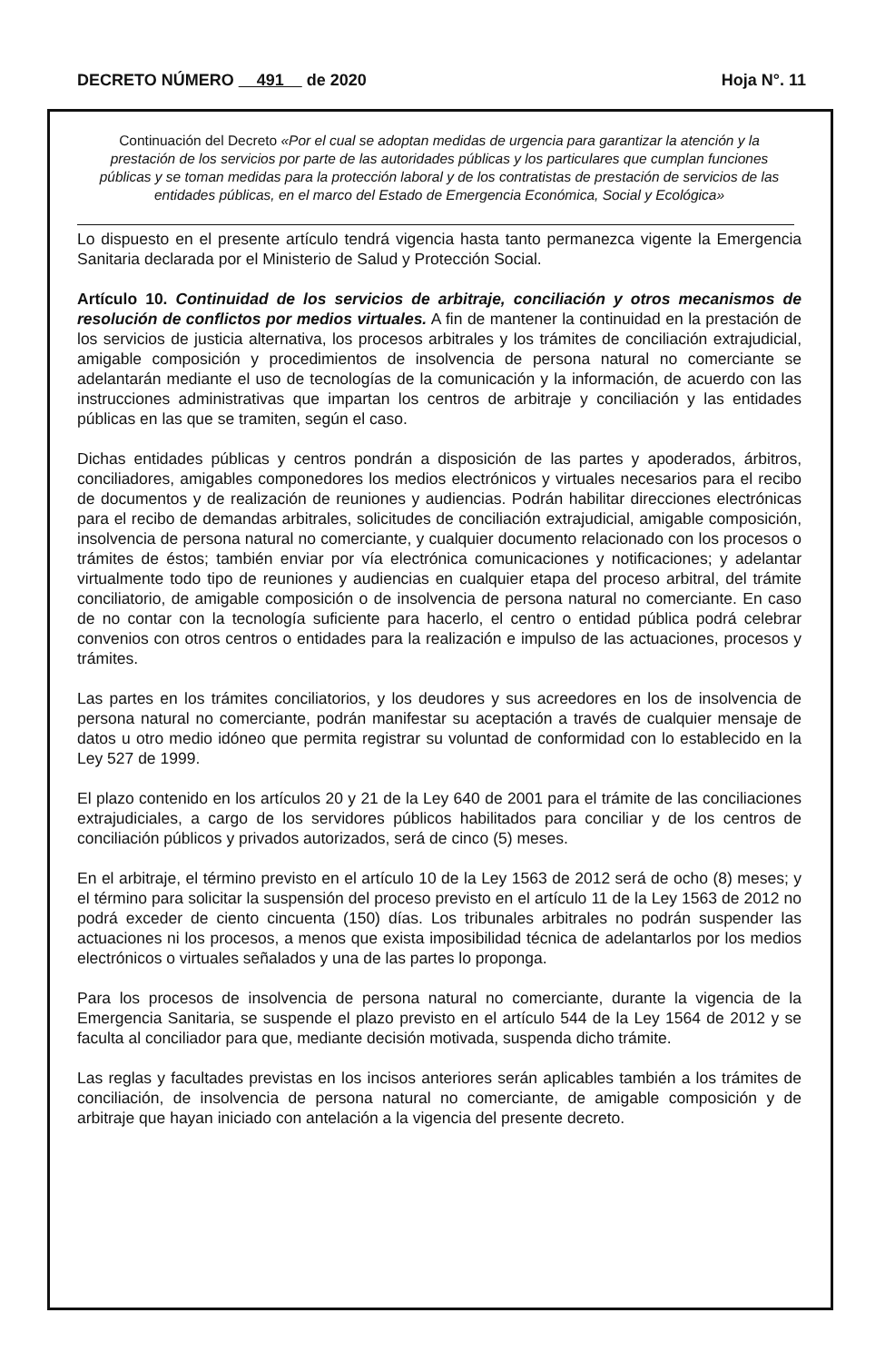DECRETO NÚMERO 491 de 2020 Hoja N°. 11
Continuación del Decreto «Por el cual se adoptan medidas de urgencia para garantizar la atención y la prestación de los servicios por parte de las autoridades públicas y los particulares que cumplan funciones públicas y se toman medidas para la protección laboral y de los contratistas de prestación de servicios de las entidades públicas, en el marco del Estado de Emergencia Económica, Social y Ecológica»
Lo dispuesto en el presente artículo tendrá vigencia hasta tanto permanezca vigente la Emergencia Sanitaria declarada por el Ministerio de Salud y Protección Social.
Artículo 10. Continuidad de los servicios de arbitraje, conciliación y otros mecanismos de resolución de conflictos por medios virtuales. A fin de mantener la continuidad en la prestación de los servicios de justicia alternativa, los procesos arbitrales y los trámites de conciliación extrajudicial, amigable composición y procedimientos de insolvencia de persona natural no comerciante se adelantarán mediante el uso de tecnologías de la comunicación y la información, de acuerdo con las instrucciones administrativas que impartan los centros de arbitraje y conciliación y las entidades públicas en las que se tramiten, según el caso.
Dichas entidades públicas y centros pondrán a disposición de las partes y apoderados, árbitros, conciliadores, amigables componedores los medios electrónicos y virtuales necesarios para el recibo de documentos y de realización de reuniones y audiencias. Podrán habilitar direcciones electrónicas para el recibo de demandas arbitrales, solicitudes de conciliación extrajudicial, amigable composición, insolvencia de persona natural no comerciante, y cualquier documento relacionado con los procesos o trámites de éstos; también enviar por vía electrónica comunicaciones y notificaciones; y adelantar virtualmente todo tipo de reuniones y audiencias en cualquier etapa del proceso arbitral, del trámite conciliatorio, de amigable composición o de insolvencia de persona natural no comerciante. En caso de no contar con la tecnología suficiente para hacerlo, el centro o entidad pública podrá celebrar convenios con otros centros o entidades para la realización e impulso de las actuaciones, procesos y trámites.
Las partes en los trámites conciliatorios, y los deudores y sus acreedores en los de insolvencia de persona natural no comerciante, podrán manifestar su aceptación a través de cualquier mensaje de datos u otro medio idóneo que permita registrar su voluntad de conformidad con lo establecido en la Ley 527 de 1999.
El plazo contenido en los artículos 20 y 21 de la Ley 640 de 2001 para el trámite de las conciliaciones extrajudiciales, a cargo de los servidores públicos habilitados para conciliar y de los centros de conciliación públicos y privados autorizados, será de cinco (5) meses.
En el arbitraje, el término previsto en el artículo 10 de la Ley 1563 de 2012 será de ocho (8) meses; y el término para solicitar la suspensión del proceso previsto en el artículo 11 de la Ley 1563 de 2012 no podrá exceder de ciento cincuenta (150) días. Los tribunales arbitrales no podrán suspender las actuaciones ni los procesos, a menos que exista imposibilidad técnica de adelantarlos por los medios electrónicos o virtuales señalados y una de las partes lo proponga.
Para los procesos de insolvencia de persona natural no comerciante, durante la vigencia de la Emergencia Sanitaria, se suspende el plazo previsto en el artículo 544 de la Ley 1564 de 2012 y se faculta al conciliador para que, mediante decisión motivada, suspenda dicho trámite.
Las reglas y facultades previstas en los incisos anteriores serán aplicables también a los trámites de conciliación, de insolvencia de persona natural no comerciante, de amigable composición y de arbitraje que hayan iniciado con antelación a la vigencia del presente decreto.